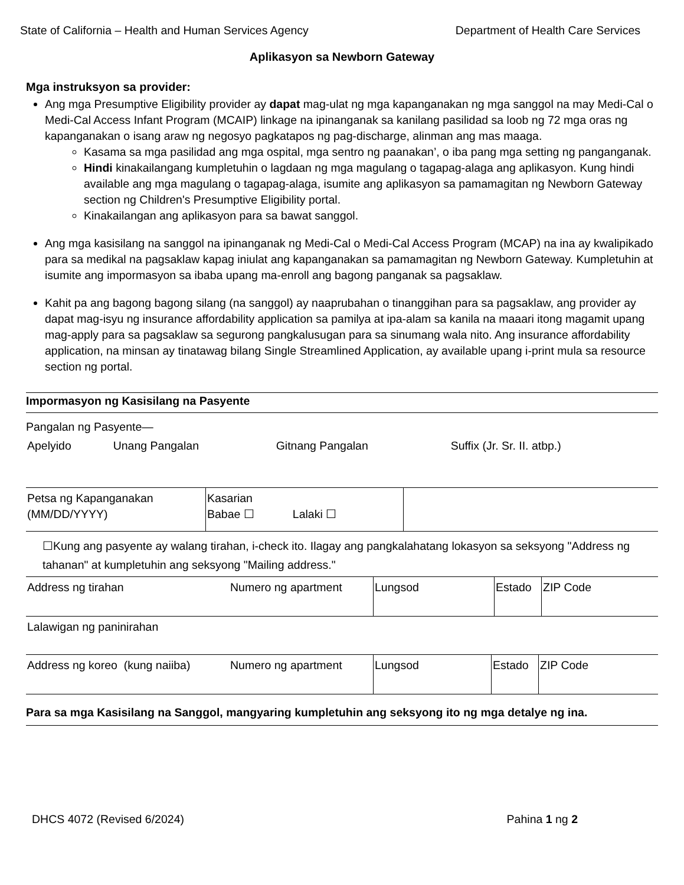State of California – Health and Human Services Agency Department of Health Care Services
Aplikasyon sa Newborn Gateway
Mga instruksyon sa provider:
Ang mga Presumptive Eligibility provider ay dapat mag-ulat ng mga kapanganakan ng mga sanggol na may Medi-Cal o Medi-Cal Access Infant Program (MCAIP) linkage na ipinanganak sa kanilang pasilidad sa loob ng 72 mga oras ng kapanganakan o isang araw ng negosyo pagkatapos ng pag-discharge, alinman ang mas maaga.
Kasama sa mga pasilidad ang mga ospital, mga sentro ng paanakan’, o iba pang mga setting ng panganganak.
Hindi kinakailangang kumpletuhin o lagdaan ng mga magulang o tagapag-alaga ang aplikasyon. Kung hindi available ang mga magulang o tagapag-alaga, isumite ang aplikasyon sa pamamagitan ng Newborn Gateway section ng Children's Presumptive Eligibility portal.
Kinakailangan ang aplikasyon para sa bawat sanggol.
Ang mga kasisilang na sanggol na ipinanganak ng Medi-Cal o Medi-Cal Access Program (MCAP) na ina ay kwalipikado para sa medikal na pagsaklaw kapag iniulat ang kapanganakan sa pamamagitan ng Newborn Gateway. Kumpletuhin at isumite ang impormasyon sa ibaba upang ma-enroll ang bagong panganak sa pagsaklaw.
Kahit pa ang bagong bagong silang (na sanggol) ay naaprubahan o tinanggihan para sa pagsaklaw, ang provider ay dapat mag-isyu ng insurance affordability application sa pamilya at ipa-alam sa kanila na maaari itong magamit upang mag-apply para sa pagsaklaw sa segurong pangkalusugan para sa sinumang wala nito. Ang insurance affordability application, na minsan ay tinatawag bilang Single Streamlined Application, ay available upang i-print mula sa resource section ng portal.
Impormasyon ng Kasisilang na Pasyente
Pangalan ng Pasyente—
| Apelyido | Unang Pangalan | Gitnang Pangalan | Suffix (Jr. Sr. II. atbp.) |
| Petsa ng Kapanganakan (MM/DD/YYYY) | Kasarian Babae ☐ Lalaki ☐ | |
☐Kung ang pasyente ay walang tirahan, i-check ito. Ilagay ang pangkalahatang lokasyon sa seksyong "Address ng tahanan" at kumpletuhin ang seksyong "Mailing address."
| Address ng tirahan | Numero ng apartment | Lungsod | Estado | ZIP Code |
| Lalawigan ng paninirahan |
| Address ng koreo (kung naiiba) | Numero ng apartment | Lungsod | Estado | ZIP Code |
Para sa mga Kasisilang na Sanggol, mangyaring kumpletuhin ang seksyong ito ng mga detalye ng ina.
DHCS 4072 (Revised 6/2024) Pahina 1 ng 2